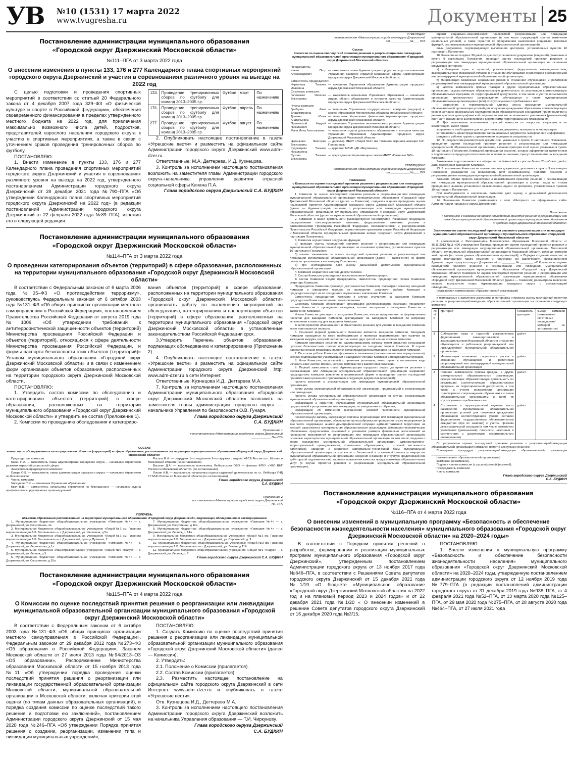УВ
№10 (1531) 17 марта 2022
www.tvugresha.ru
Документы 25
Постановление администрации муниципального образования
«Городской округ Дзержинский Московской области»
№111–ПГА от 3 марта 2022 года
О внесении изменения в пункты 133, 176 и 277 Календарного плана спортивных мероприятий городского округа Дзержинский и участия в соревнованиях различного уровня на выезде на 2022 год
С целью подготовки и проведения спортивных мероприятий в соответствии со статьей 20 Федерального закона от 4 декабря 2007 года 329–ФЗ «О физической культуре и спорте в Российской федерации», обеспечения своевременного финансирования в пределах утвержденного местного бюджета на 2022 год, для привлечения максимально возможного числа детей, подростков, представителей взрослого населения городского округа к участию в спортивных мероприятиях, а также в связи с уточнением сроков проведения тренировочных сборов по футболу,
ПОСТАНОВЛЯЮ:
1. Внести изменение в пункты 133, 176 и 277 Календарного плана проведения спортивных мероприятий городского округа Дзержинский и участия в соревнованиях различного уровня на выезде на 2022 год, утвержденного постановлением Администрации городского округа Дзержинский от 28 декабря 2021 года №790–ПГА «Об утверждении Календарного плана спортивных мероприятий городского округа Дзержинский на 2022 год» (в редакции постановлений Администрации городского округа Дзержинский от 22 февраля 2022 года №89–ПГА), изложив его в следующей редакции:
| 133. | Проведение тренировочных сборов по футболу для команд 2013–2005 г.р. | Футбол | март | По назначению |
| 176. | Проведение тренировочных сборов по футболу для команд 2013–2005 г.р. | Футбол | апрель | По назначению |
| 277. | Проведение тренировочных сборов по футболу для команд 2013–2005 г.р. | Футбол | август | По назначению |
2. Опубликовать настоящее постановление в газете «Угрешские вести» и разместить на официальном сайте Администрации городского округа Дзержинский www.adm–dzer.ru.
Ответственные: М.А. Дегтерева, И.Д. Кузнецова.
3. Контроль за исполнением настоящего постановления возложить на заместителя главы Администрации городского округа–начальника управления развития отраслей социальной сферы Качана П.А.
Глава городского округа Дзержинский С.А. БУДКИН
Постановление администрации муниципального образования
«Городской округ Дзержинский Московской области»
№114–ПГА от 3 марта 2022 года
О проведении категорирования объектов (территорий) в сфере образования, расположенных на территории муниципального образования «Городской округ Дзержинский Московской области»
В соответствии с Федеральным законом от 6 марта 2006 года №35–ФЗ «О противодействии терроризму», руководствуясь Федеральным законом от 6 октября 2003 года №131–ФЗ «Об общих принципах организации местного самоуправления в Российской Федерации», постановлением Правительства Российской Федерации от августа 2019 года №1006 «Об утверждении требований к антитеррористической защищенности объектов (территорий) Министерства просвещения Российской Федерации и объектов (территорий), относящихся к сфере деятельности Министерства просвещения Российской Федерации, и формы паспорта безопасности этих объектов (территорий)» Уставом муниципального образования «Городской округ Дзержинский Московской области» и в связи с изменением форм организации объектов образования, расположенных на территории городского округа Дзержинский Московской области,
ПОСТАНОВЛЯЮ:
1. Утвердить состав комиссии по обследованию и категорированию объектов (территорий) в сфере образования, расположенных на территории муниципального образования «Городской округ Дзержинский Московской области» и утвердить ее состав (Приложение 1).
2. Комиссии по проведению обследования и категориро-
вания объектов (территорий) в сфере образования, расположенных на территории муниципального образования «Городской округ Дзержинский Московской области» организовать работу по выполнению мероприятий по обследованию, категорированию и паспортизации объектов (территорий) в сфере образования, расположенных на территории муниципального образования «Городской округ Дзержинский Московской области» в установленные законодательством Российской Федерации срок.
3.Утвердить Перечень объектов образования, подлежащих обследованию и категорированию (Приложение 2).
4. Опубликовать настоящее постановление в газете «Угрешские вести» и разместить на официальном сайте Администрации городского округа Дзержинский http: www.adm-dzer.ru в сети Интернет.
Ответственные: Кузнецова И.Д., Дегтерева М.А.
7. Контроль за исполнением настоящего постановления Администрации муниципального образования «Городской округ Дзержинский Московской области» возложить на заместителя главы администрации городского округа — начальника Управления по безопасности О.В. Гунаря.
Глава городского округа Дзержинский
С.А. БУДКИН
Приложение 1
к постановлению Администрации городского округа Дзержинский
____________ №– ПГА
СОСТАВ
комиссии по обследованию и категорированию объектов (территорий) в сфере образования, расположенных на территории муниципального образования «Городской округ Дзержинский Московской области»
Председатель комиссии:
Качан П.А. — заместитель главы администрации городского округа — начальник Управления развития отраслей социальной сферы
Заместитель председателя комиссии:
Гунарь О.В. — заместитель главы администрации городского округа — начальник Управления по безопасности
Члены комиссии:
Чиркунова Т.И. — начальник Управления образования
Квач В.В. — заместитель начальника Управления по безопасности — начальник отдела профилактики коррупционных правонарушений
Рослов М.А. — сотрудник 1–го отделения 3–го окружного отдела УФСБ России по г. Москве и Московской области (по согласованию)
Васькин Д.А. — заместитель начальника Люберецкого ОВО — филиал ФГКУ «УВО ВНГ России по Московской области» (по согласованию)
Лошин А.В. — заместитель начальника отдела надзорной деятельности по г.о. Люберцы УНД ГУ МЧС России по Московской области (по согласованию)
Глава городского округа Дзержинский
С.А. БУДКИН
Приложение 2
постановлению Администрации городского округа Дзержинский
____________ №– ПГА
ПЕРЕЧЕНЬ
объектов образования расположенных на территории муниципального образования «Городской округ Дзержинский», подлежащих обследованию и категорированию
1. Муниципальное бюджетное общеобразовательное учреждение «Гимназия №4» — г. Дзержинский, ул. Спортивная, 1а.
2. Муниципальное бюджетное общеобразовательное учреждение «Лицей №3 им. Главного маршала авиации А.Е. Голованова» — г. Дзержинский, ул. Школьная, д.5а.
3. Муниципальное бюджетное общеобразовательное учреждение «Лицей №3 им. Главного маршала авиации А.Е. Голованова» — г. Дзержинский, проезд Пушкина, 2.
4. Муниципальное бюджетное общеобразовательное учреждение «Гимназия №4» — г. Дзержинский, ул. Лермонтова, д.1а.
5. Муниципальное бюджетное общеобразовательное учреждение «Лицей №6 «Парус» — г. Дзержинский, ул. Лесная, д.3.
6. Муниципальное бюджетное общеобразовательное учреждение «Гимназия №4» — г. Дзержинский, ул. Спортивная, д.10а.
7. Муниципальное бюджетное общеобразовательное учреждение «Гимназия №4» — г. Дзержинский, ул. Спортивная, д.12а.
8. Муниципальное бюджетное общеобразовательное учреждение «Гимназия №4» — г. Дзержинский, ул. Лесная, д. 14а.
9. Муниципальное бюджетное общеобразовательное учреждение «Лицей №3 им. Главного маршала авиации А.Е. Голованова» — г. Дзержинский, ул. Строителей, д. 3.
10. Муниципальное бюджетное общеобразовательное учреждение «Лицей №3 им. Главного маршала авиации А.Е. Голованова» — г. Дзержинский, ул. Ленина д.11А.
11. Муниципальное бюджетное общеобразовательное учреждение «Лицей №6 «Парус» — г. Дзержинский, ул. Лесная, д. 7.
Глава городского округа Дзержинский С.А. БУДКИН
Постановление администрации муниципального образования
«Городской округ Дзержинский Московской области»
№115–ПГА от 4 марта 2022 года
О Комиссии по оценке последствий принятия решения о реорганизации или ликвидации муниципальной образовательной организации муниципального образования «Городской округ Дзержинский Московской области»
В соответствии с Федеральным законом от 6 октября 2003 года №131–ФЗ «Об общих принципах организации местного самоуправления в Российской Федерации», Федеральным законом от 29 декабря 2012 года №273–ФЗ «Об образовании в Российской Федерации», Законом Московской области от 27 июля 2013 года №94/2013–ОЗ «Об образовании», Распоряжением Министерства образования Московской области от 15 ноября 2013 года №11 «Об утверждении порядка проведения оценки последствий принятия решения о реорганизации или ликвидации государственной образовательной организации Московской области, муниципальной образовательной организации в Московской области, включая критерии этой оценки (по типам данных образовательных организаций), и порядка создания комиссии по оценке последствий такого решения и подготовки ею заключений», постановлением Администрации городского округа Дзержинский от 15 мая 2020 года №246–ПГА «Об утверждении Порядка принятия решения о создании, реорганизации, изменении типа и ликвидации муниципальных учреждений»,
ПОСТАНОВЛЯЮ:
1. Создать Комиссию по оценке последствий принятия решения о реорганизации или ликвидации муниципальной образовательной организации муниципального образования «Городской округ Дзержинский Московской области» (далее — Комиссия).
2. Утвердить:
2.1. Положение о Комиссии (прилагается).
2.2. Состав Комиссии (прилагается).
2.3. Разместить настоящее постановление на официальном сайте городского округа Дзержинский в сети Интернет www.adm–dzer.ru и опубликовать в газете «Угрешские вести».
Отв. Кузнецова И.Д., Дегтерева М.А.
3. Контроль за исполнением настоящего постановления Администрации городского округа Дзержинский возложить на начальника Управления образования — Т.И. Чиркунову.
Глава городского округа Дзержинский
С.А. БУДКИН
УТВЕРЖДЕН
постановлением Администрации городского округа Дзержинский
от ____________№____ПГА
Состав
Комиссии по оценке последствий принятия решения о реорганизации или ликвидации муниципальной образовательной организации муниципального образования «Городской округ Дзержинский Московской области»
| Председатель: | |
| Качан Петр Александрович | — заместитель главы Администрации городского округа — начальник Управления развития отраслей социальной сферы Администрации городского округа Дзержинский Московской области; |
| Заместитель председателя: | |
| Чиркунова Татьяна Ивановна | — начальник Управления образования Администрации городского округа Дзержинский Московской области; |
| Секретарь комиссии: | |
| Гапоненко Наталья Викторовна | — заместитель начальника Управления образования — начальник отдела общего образования и контроля качества Администрации городского округа Дзержинский Московской области; |
| Члены комиссии: | |
| Гребцова Анна Владимировна | — начальник Управления государственного контроля (надзора) в сфере образования Министерства образования Московской области; |
| Дашина Юлия Анатольевна | — начальник Управления финансами Администрации городского округа Дзержинский Московской области; |
| Прилипской Андрей Николаевич | — начальник Управления экономического развития Администрации городского округа Дзержинский Московской области; |
| Манн Инна Анатольевна | — начальник отдела дошкольного образования и контроля качества Управления образования Администрации городского округа Дзержинский Московской области; |
| Цыганкова Виктория Викторовна | — директор МБОУ «Лицей №3» им. Главного маршала авиации А.Е. Голованова; |
| Кудрявцева Татьяна Николаевна | — директор МАУК «ДК «Вертикаль»; |
| Сухова Татьяна Викторовна | — председатель Управляющего совета МБОУ «Гимназии №5». |
УТВЕРЖДЕНО
постановлением Администрации городского округа Дзержинский
от ____________№____ПГА
Положение
о Комиссии по оценке последствий принятия решения о реорганизации или ликвидации муниципальной образовательной организации муниципального образования «Городской округ Дзержинский Московской области»
1. Комиссия по оценке последствий принятия решения о реорганизации или ликвидации муниципальной образовательной организации муниципального образования «Городской округ Дзержинский Московской области» (далее — Комиссия), создается в целях проведения оценки последствий принятия Администрацией городского округа Дзержинский Московской области (далее — Администрация) решения о реорганизации или ликвидации муниципальной образовательной организации муниципального образования «Городской округ Дзержинский Московской области» (далее — муниципальной образовательной организации).
2. Комиссия в своей деятельности руководствуется Конституцией Российской Федерации, федеральными конституционными законами, федеральными законами, указами и распоряжениями Президента Российской Федерации, постановлениями и распоряжениями Правительства Российской Федерации, нормативными правовыми актами Российской Федерации и Московской области, муниципальными правовыми актами городского округа Дзержинский и настоящим Положением.
3. Комиссия осуществляет следующие функции:
а) проводит оценку последствий принятия решения о реорганизации или ликвидации муниципальной образовательной организации на основании критериев, установленных пунктом 10 настоящего Положения;
б) готовит заключение по оценке последствий принятия решения о реорганизации или ликвидации муниципальной образовательной организации (далее — заключение) по форме согласно приложению к настоящему Положению;
в) при необходимости дает оценку дальнейшей деятельности муниципальной образовательной организации.
4. Комиссия создается в составе десяти человек.
5. Состав Комиссии утверждается постановлением Администрации.
В состав Комиссии входят председатель, заместитель председателя, члены Комиссии, секретарь Комиссии.
Председатель Комиссии руководит деятельностью Комиссии, формирует повестку заседаний Комиссии и определяет порядок их проведения, организует работу Комиссии и председательствует на ее заседаниях, подписывает заключение Комиссии.
Заместитель председателя Комиссии в случае отсутствия на заседании Комиссии председателя Комиссии исполняет его полномочия.
Секретарь Комиссии обеспечивает организацию делопроизводства Комиссии, уведомляет членов Комиссии о проведении заседания, готовит материалы к заседанию Комиссии и заключение Комиссии.
Члены Комиссии участвуют в заседаниях Комиссии, вносят предложения по формированию повестки дня заседания Комиссии, докладывают на заседаниях Комиссии по вопросам, включенным в повестку дня заседания Комиссии.
В целях принятия обоснованного и объективного решения для участия в заседаниях Комиссии могут приглашаться эксперты.
6. Основной формой деятельности Комиссии являются заседания Комиссии. Заседания Комиссии проводятся по мере необходимости и являются правомочными при наличии на заседании кворума, который составляет не менее двух третей членов состава Комиссии.
Комиссия принимает решение по рассматриваемому вопросу путем открытого голосования простым большинством голосов присутствующих на заседании членов Комиссии. В случае равенства голосов решающим является голос председательствующего на заседании Комиссии.
7. По итогам работы Комиссии оформляется заключение (положительное или отрицательное), которое подписывается участвующими в заседании членами Комиссии и председательствующим.
8. Член Комиссии, несогласный с принятым решением, имеет право в письменном виде изложить свое особое мнение, которое прилагается к заключению Комиссии.
9. Первый заместитель главы Администрации городского округа до принятия решения о реорганизации или ликвидации муниципальной образовательной организации направляет председателю комиссии заявление в произвольной форме о проведении оценки последствий принятия такого решения с приложением следующих документов (сведений):
проекта решения о реорганизации или ликвидации муниципальной образовательной организации;
копии устава муниципальной образовательной организации, предлагаемой к реорганизации или ликвидации;
проекта устава муниципальной образовательной организации (в случае реорганизации муниципальной образовательной организации);
информацию о гарантиях обучающимся муниципальной образовательной организации, предлагаемой к реорганизации или ликвидации, по завершению их обучения;
информацию об изменении (сохранении) штатной численности муниципальной образовательной организации;
пояснительную записку, содержащую причины реорганизации или ликвидации муниципальной образовательной организации, обоснование целесообразности проведения такого мероприятия (в том числе содержащее анализ демографической ситуации административной территории, на которой расположена муниципальная образовательная организация, финансово–экономическое обоснование предлагаемых изменений с указанием размера финансовых ассигнований на проведение мероприятий по реорганизации или ликвидации образовательной организации), основные характеристики муниципальной образовательной организации (в том числе сведения о месте нахождения муниципальной образовательной организации, административно–территориальной принадлежности, контингенте обучающихся, о штатной численности работников), сведения о состоянии материально–технической базы муниципальной образовательной организации (в том числе о балансовой и остаточной стоимости имущества муниципальной образовательной организации, сведения о размере и структуре кредиторской или дебиторской задолженностях), гарантии повышения качества предоставляемых образовательных услуг (в случае принятия решения о реорганизации муниципальной образовательной организации);
оценки социально–экономических последствий реорганизации или ликвидации муниципальной образовательной организации (в том числе содержащей прогноз изменения социальных условий, а также гарантии по продолжению выполнения социально значимых функций, реализовывавшихся муниципальной образовательной организацией);
иных документов, подтверждающих выполнение критериев, установленных пунктом 10 настоящего Положения.
10. Комиссия не позднее 30 дней со дня поступления всех документов (сведений), указанных в пункте 9 настоящего Положения, проводит оценку последствий принятия решения о реорганизации или ликвидации муниципальной образовательной организации на основании следующих критериев:
а) соблюдение прав и гарантий, установленных федеральным законодательством, законодательством Московской области, в отношении обучающихся и работников реорганизуемой или ликвидируемой муниципальной образовательной организации;
б) минимизация возможных социальных рисков в отношении обучающихся и работников реорганизуемой или ликвидируемой муниципальной образовательной организации;
в) наличие возможности приема граждан в другие муниципальные образовательные организации, осуществляющие образовательную деятельность по реализации соответствующих образовательных программ, их территориальной доступности, в том числе с учетом возможности организации транспортного сопровождения обучающихся к таким муниципальным образовательным организациям и (или) их круглосуточного пребывания в них;
г) сохранение в территориальной единице места нахождения муниципальной образовательной организации условий для получения гражданами образования соответствующего уровня согласно федеральным государственным образовательным стандартам (при их наличии) с учетом прогноза демографической ситуации (в том числе возможного увеличения (уменьшения)) плотности населения в соответствии с документами территориального планирования).
11. Для выполнения возложенных функций комиссия по вопросам, входящим в ее компетенцию, имеет право:
запрашивать необходимые для ее деятельности документы, материалы и информацию;
устанавливать сроки представления запрашиваемых документов, материалов и информации;
создавать рабочие группы с привлечением экспертов и специалистов.
12. По результатам рассмотрения документов, указанных в пункте 9 настоящего Положения, проведения оценки последствий принятия решения о реорганизации или ликвидации муниципальной образовательной организации, включая критерии этой оценки указанные в пункте 10 настоящего Положения, Комиссией принимается решение, которое оформляется заключением и подписывается председателем комиссии и всеми ее членами, присутствовавшими на заседании Комиссии
Заключение подготавливается и оформляется Комиссией в срок не более 20 рабочих дней с даты проведения заседания Комиссии.
13. В заключении Комиссии на основе анализа документов, указанных в пункте 9 настоящего Положения, указывается на возможность (или невозможность) принятия решения о реорганизации или ликвидации муниципальной образовательной организации.
Комиссия вправе принять заключение о невозможности принятия решения о реорганизации или ликвидации муниципальной образовательной организации в случае, когда по итогам проведенного анализа установлено невыполнение одного из критериев, установленных пунктом 10 настоящего Положения.
При необходимости в заключении Комиссия дает оценку о дальнейшей деятельности муниципальной образовательной организации.
14. Заключения Комиссии размещаются в сети «Интернет» на официальном сайте Администрации городского округа Дзержинский.
Приложение
к Положению о Комиссии по оценке последствий принятия решения о реорганизации или ликвидации муниципальной образовательной организации муниципального образования «Городской округ Дзержинский Московской области»
Заключение по оценке последствий принятия решения о реорганизации или ликвидации муниципальной образовательной организации муниципального образования «Городской округ Дзержинский Московской области»
В соответствии с Распоряжением Министерства образования Московской области от 15.11.2013 №11 «Об утверждении Порядка проведения оценки последствий принятия решения о реорганизации или ликвидации государственной образовательной организации Московской области, муниципальной образовательной организации в Московской области, включая критерии этой оценки (по типам данных образовательных организаций), и Порядка создания комиссии по оценке последствий такого решения и подготовки ею заключений», Постановлением Администрации городского округа Дзержинский от ________ № ________ «О Комиссии по оценке последствий принятия решения о реорганизации или ликвидации муниципальной образовательной организации муниципального образования «Городской округ Дзержинский Московской области» Комиссия по оценке последствий принятия решения о реорганизации или ликвидации муниципальной образовательной организации муниципального образования «Городской округ Дзержинский Московской области» (далее — Комиссия) рассмотрела заявление первого заместителя главы Администрации городского округа о реорганизации/ликвидации______________________
(указывается наименование образовательной организации)
__________________________________________
и прилагаемые к заявлению документы и материалы и провела оценку последствий принятия решения о реорганизации/ликвидации образовательной организации на основании следующих критериев:
| № п/п | Критерий | Показатель критерия | Вывод комиссии (позитивные/негативные последствия/критерий не затрагивается) |
| --- | --- | --- | --- |
| 1 | Соблюдение прав и гарантий, установленных федеральным законодательством и законодательством Московской области в отношении обучающихся и работников реорганизуемой или ликвидируемой муниципальной образовательной организации | да/нет | |
| 2 | Минимизация возможных социальных рисков в отношении обучающихся и работников реорганизуемой или ликвидируемой муниципальной образовательной организации | да/нет | |
| 3 | Наличие возможности приема граждан в другие муниципальные образовательные организации, осуществляющие образовательную деятельность по реализации соответствующих образовательных программ, их территориальной доступности, в том числе с учетом возможности организации транспортного сопровождения обучающихся к таким образовательным организациям и (или) их круглосуточного пребывания в них | да/нет | |
| 4 | Сохранение в территориальной единице места нахождения муниципальной образовательной организации условий для получения гражданами образования соответствующего уровня согласно федеральным государственным образовательным стандартам (при их наличии) с учетом прогноза демографической ситуации (в том числе возможного увеличения (уменьшения) плотности населения в соответствии с документами территориального планирования) | да/нет | |
По результатам оценки последствий принятия решения о реорганизации/ликвидации образовательной организации Комиссией принято следующее решение:
Проведение процедуры реорганизации/ликвидации образовательной организации ______________________
(наименование образовательной организации)
возможно (невозможно).
Подписи членов комиссии (с расшифровкой фамилий).
Председатель комиссии:
Члены комиссии:
Глава городского округа Дзержинский
С.А. БУДКИН
Постановление администрации муниципального образования
«Городской округ Дзержинский Московской области»
№116–ПГА от 4 марта 2022 года
О внесении изменений в муниципальную программу «Безопасность и обеспечение безопасности жизнедеятельности населения» муниципального образования «Городской округ Дзержинский Московской области» на 2020–2024 годы»
В соответствии с Порядком принятия решений о разработке, формировании и реализации муниципальных программ муниципального образования «Городской округ Дзержинский», утвержденным постановлением Администрации городского округа от 13 ноября 2017 года №848–ПГА, в соответствии с Решениями Совета депутатов городского округа Дзержинский от 15 декабря 2021 года №1/19 «О бюджете «Муниципальное образование «Городской округ Дзержинский Московской области» на 2022 год и на плановый период 2023 и 2024 годов» и от 22 декабря 2021 года №1/20 « О внесении изменений в решение Совета депутатов городского округа Дзержинский от 16 декабря 2020 года №3/15,
ПОСТАНОВЛЯЮ:
1. Внести изменения в муниципальную программу «Безопасность и обеспечение безопасности жизнедеятельности населения» муниципального образования «Городской округ Дзержинский Московской области» на 2020–2024 годы, утвержденную постановлением администрации городского округа от 12 ноября 2019 года №779–ПГА (в редакции постановлений администрации городского округа от 31 декабря 2019 года №938–ПГА, от 4 февраля 2021 года №52–ПГА, от 13 марта 2020 года №125–ПГА, от 29 мая 2020 года №275–ПГА, от 28 августа 2020 года №464–ПГА, от 27 июля 2021 года